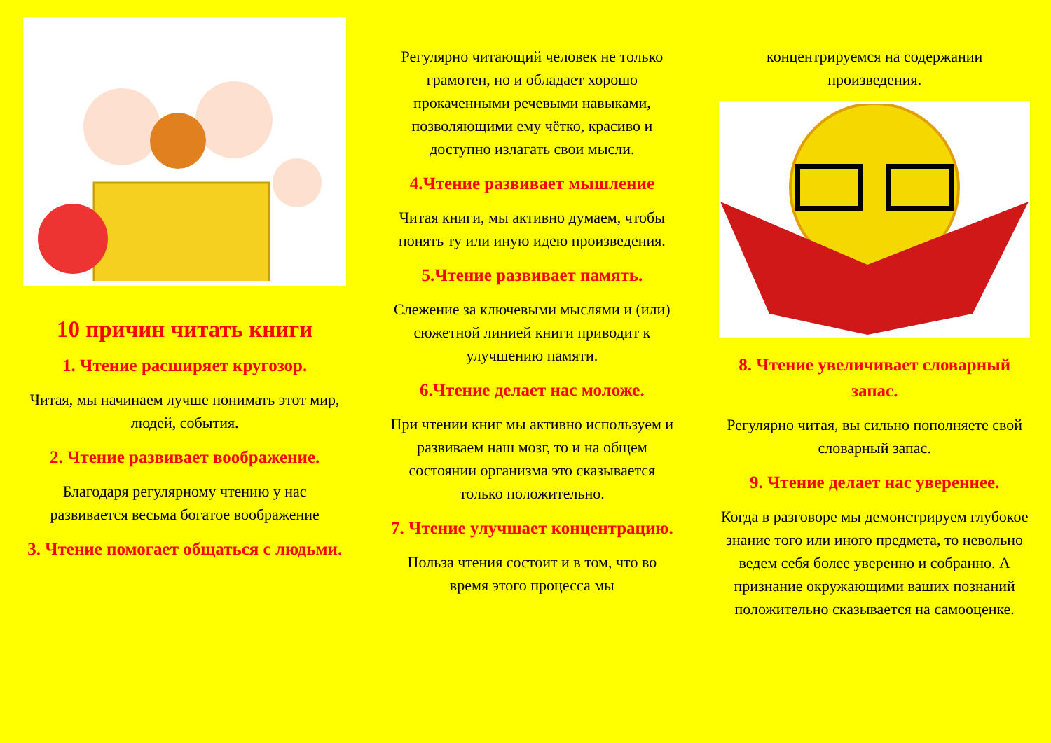10 причин читать книги
1. Чтение расширяет кругозор.
Читая, мы начинаем лучше понимать этот мир, людей, события.
2. Чтение развивает воображение.
Благодаря регулярному чтению у нас развивается весьма богатое воображение
3. Чтение помогает общаться с людьми.
Регулярно читающий человек не только грамотен, но и обладает хорошо прокаченными речевыми навыками, позволяющими ему чётко, красиво и доступно излагать свои мысли.
4.Чтение развивает мышление
Читая книги, мы активно думаем, чтобы понять ту или иную идею произведения.
5.Чтение развивает память.
Слежение за ключевыми мыслями и (или) сюжетной линией книги приводит к улучшению памяти.
6.Чтение делает нас моложе.
При чтении книг мы активно используем и развиваем наш мозг, то и на общем состоянии организма это сказывается только положительно.
7. Чтение улучшает концентрацию.
Польза чтения состоит и в том, что во время этого процесса мы
концентрируемся на содержании произведения.
8. Чтение увеличивает словарный запас.
Регулярно читая, вы сильно пополняете свой словарный запас.
9. Чтение делает нас увереннее.
Когда в разговоре мы демонстрируем глубокое знание того или иного предмета, то невольно ведем себя более уверенно и собранно. А признание окружающими ваших познаний положительно сказывается на самооценке.